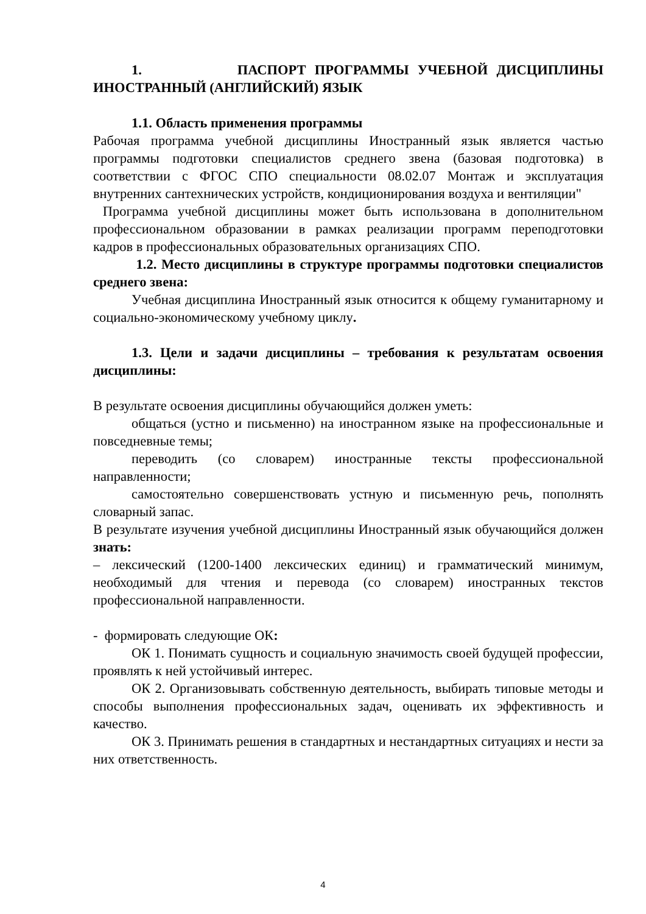1. ПАСПОРТ ПРОГРАММЫ УЧЕБНОЙ ДИСЦИПЛИНЫ ИНОСТРАННЫЙ (АНГЛИЙСКИЙ) ЯЗЫК
1.1. Область применения программы
Рабочая программа учебной дисциплины Иностранный язык является частью программы подготовки специалистов среднего звена (базовая подготовка) в соответствии с ФГОС СПО специальности 08.02.07 Монтаж и эксплуатация внутренних сантехнических устройств, кондиционирования воздуха и вентиляции"
Программа учебной дисциплины может быть использована в дополнительном профессиональном образовании в рамках реализации программ переподготовки кадров в профессиональных образовательных организациях СПО.
1.2. Место дисциплины в структуре программы подготовки специалистов среднего звена:
Учебная дисциплина Иностранный язык относится к общему гуманитарному и социально-экономическому учебному циклу.
1.3. Цели и задачи дисциплины – требования к результатам освоения дисциплины:
В результате освоения дисциплины обучающийся должен уметь:
общаться (устно и письменно) на иностранном языке на профессиональные и повседневные темы;
переводить (со словарем) иностранные тексты профессиональной направленности;
самостоятельно совершенствовать устную и письменную речь, пополнять словарный запас.
В результате изучения учебной дисциплины Иностранный язык обучающийся должен знать:
– лексический (1200-1400 лексических единиц) и грамматический минимум, необходимый для чтения и перевода (со словарем) иностранных текстов профессиональной направленности.
- формировать следующие ОК:
ОК 1. Понимать сущность и социальную значимость своей будущей профессии, проявлять к ней устойчивый интерес.
ОК 2. Организовывать собственную деятельность, выбирать типовые методы и способы выполнения профессиональных задач, оценивать их эффективность и качество.
ОК 3. Принимать решения в стандартных и нестандартных ситуациях и нести за них ответственность.
4